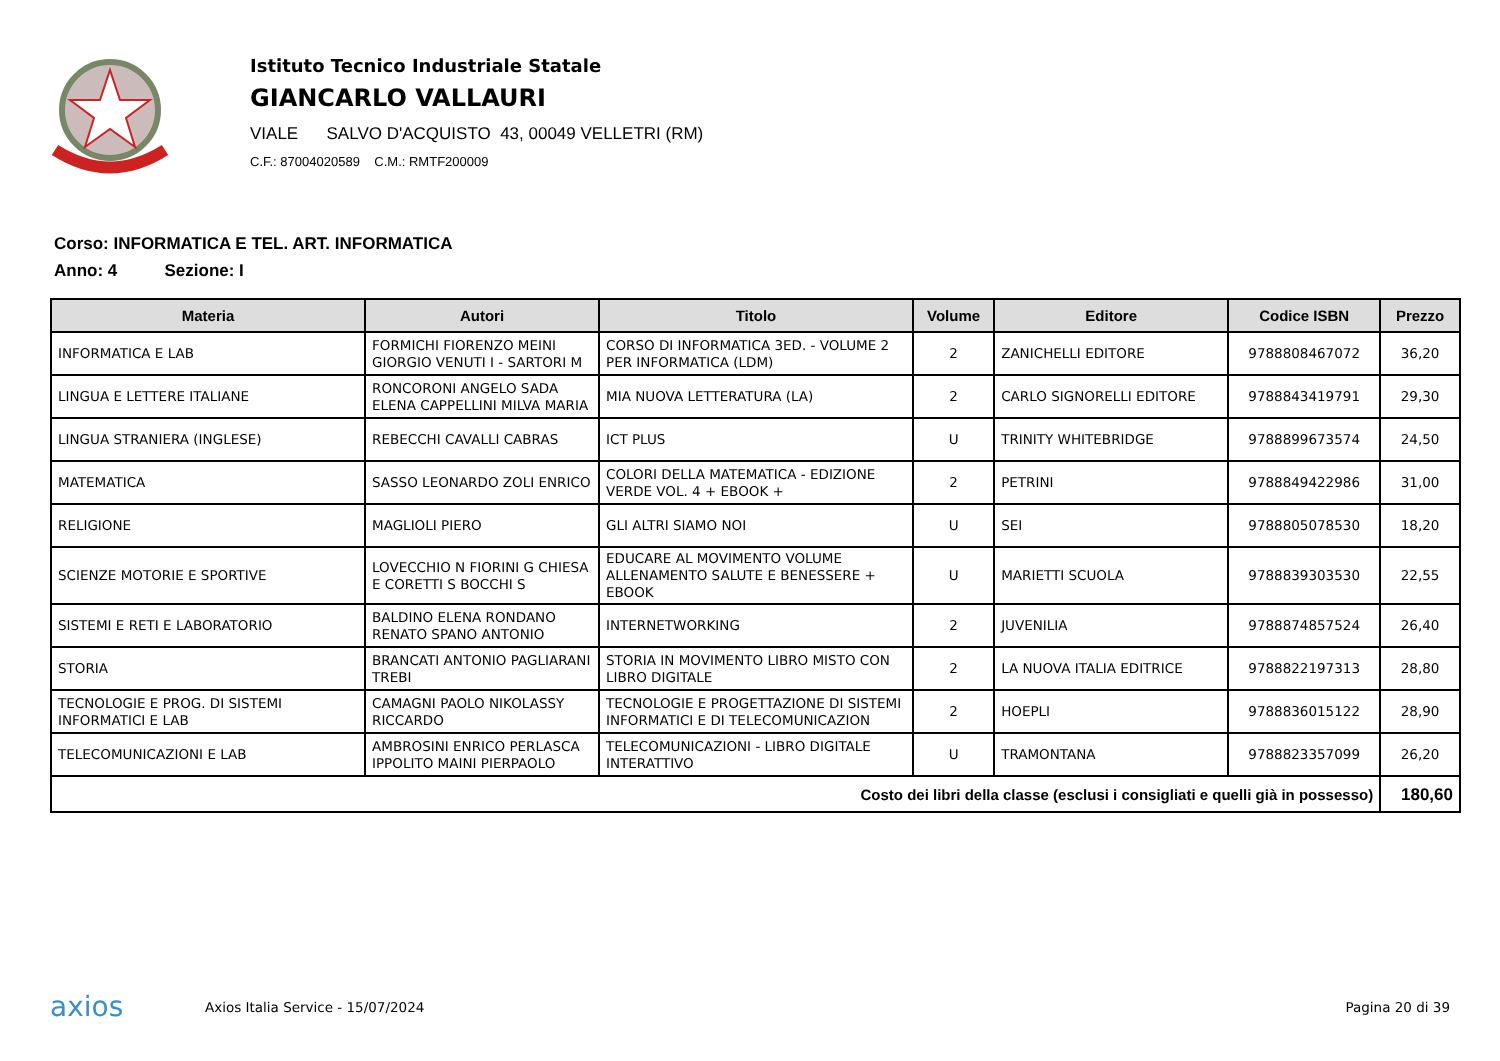Istituto Tecnico Industriale Statale
GIANCARLO VALLAURI
VIALE SALVO D'ACQUISTO 43, 00049 VELLETRI (RM)
C.F.: 87004020589 C.M.: RMTF200009
Corso: INFORMATICA E TEL. ART. INFORMATICA
Anno: 4 Sezione: I
| Materia | Autori | Titolo | Volume | Editore | Codice ISBN | Prezzo |
| --- | --- | --- | --- | --- | --- | --- |
| INFORMATICA E LAB | FORMICHI FIORENZO MEINI GIORGIO VENUTI I - SARTORI M | CORSO DI INFORMATICA 3ED. - VOLUME 2 PER INFORMATICA (LDM) | 2 | ZANICHELLI EDITORE | 9788808467072 | 36,20 |
| LINGUA E LETTERE ITALIANE | RONCORONI ANGELO SADA ELENA CAPPELLINI MILVA MARIA | MIA NUOVA LETTERATURA (LA) | 2 | CARLO SIGNORELLI EDITORE | 9788843419791 | 29,30 |
| LINGUA STRANIERA (INGLESE) | REBECCHI CAVALLI CABRAS | ICT PLUS | U | TRINITY WHITEBRIDGE | 9788899673574 | 24,50 |
| MATEMATICA | SASSO LEONARDO ZOLI ENRICO | COLORI DELLA MATEMATICA - EDIZIONE VERDE VOL. 4 + EBOOK + | 2 | PETRINI | 9788849422986 | 31,00 |
| RELIGIONE | MAGLIOLI PIERO | GLI ALTRI SIAMO NOI | U | SEI | 9788805078530 | 18,20 |
| SCIENZE MOTORIE E SPORTIVE | LOVECCHIO N FIORINI G CHIESA E CORETTI S BOCCHI S | EDUCARE AL MOVIMENTO VOLUME ALLENAMENTO SALUTE E BENESSERE + EBOOK | U | MARIETTI SCUOLA | 9788839303530 | 22,55 |
| SISTEMI E RETI E LABORATORIO | BALDINO ELENA RONDANO RENATO SPANO ANTONIO | INTERNETWORKING | 2 | JUVENILIA | 9788874857524 | 26,40 |
| STORIA | BRANCATI ANTONIO PAGLIARANI TREBI | STORIA IN MOVIMENTO LIBRO MISTO CON LIBRO DIGITALE | 2 | LA NUOVA ITALIA EDITRICE | 9788822197313 | 28,80 |
| TECNOLOGIE E PROG. DI SISTEMI INFORMATICI E LAB | CAMAGNI PAOLO NIKOLASSY RICCARDO | TECNOLOGIE E PROGETTAZIONE DI SISTEMI INFORMATICI E DI TELECOMUNICAZION | 2 | HOEPLI | 9788836015122 | 28,90 |
| TELECOMUNICAZIONI E LAB | AMBROSINI ENRICO PERLASCA IPPOLITO MAINI PIERPAOLO | TELECOMUNICAZIONI - LIBRO DIGITALE INTERATTIVO | U | TRAMONTANA | 9788823357099 | 26,20 |
| Costo dei libri della classe (esclusi i consigliati e quelli già in possesso) | | | | | | 180,60 |
axios
Axios Italia Service - 15/07/2024
Pagina 20 di 39